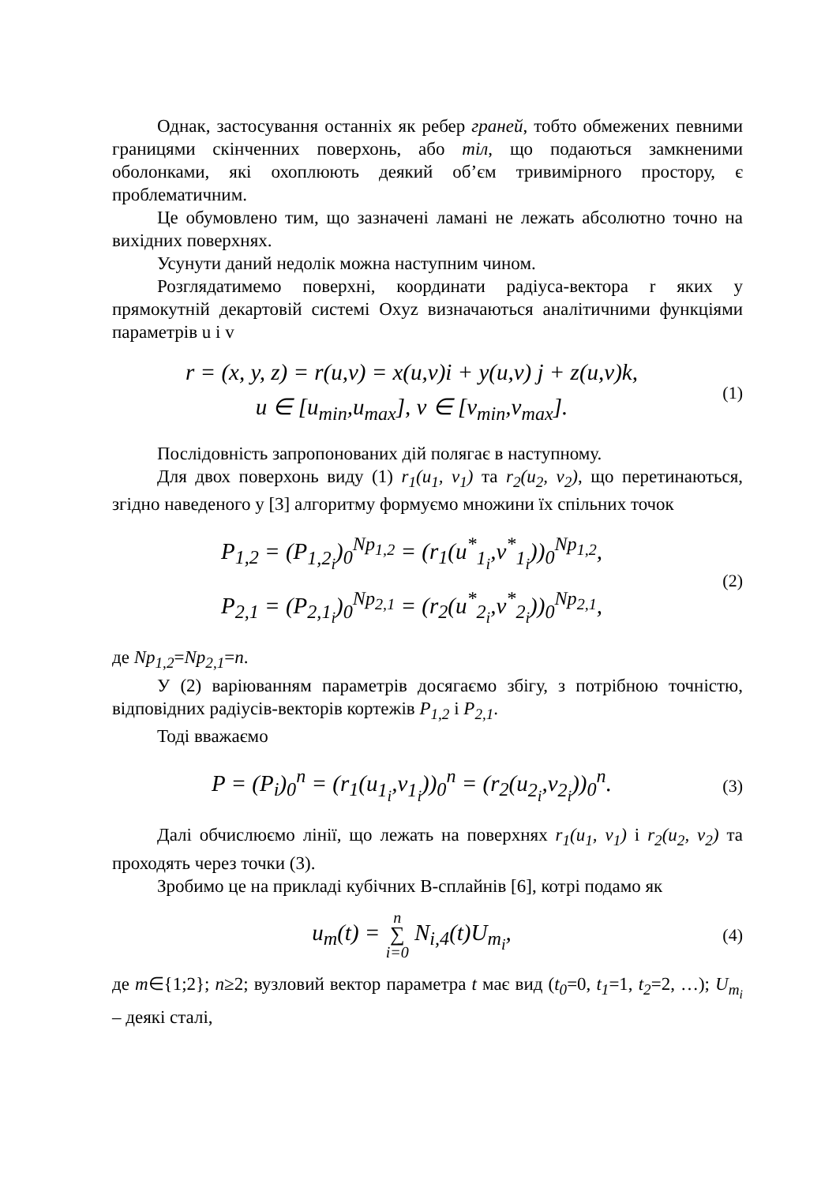Однак, застосування останніх як ребер граней, тобто обмежених певними границями скінченних поверхонь, або тіл, що подаються замкненими оболонками, які охоплюють деякий об’єм тривимірного простору, є проблематичним.
Це обумовлено тим, що зазначені ламані не лежать абсолютно точно на вихідних поверхнях.
Усунути даний недолік можна наступним чином.
Розглядатимемо поверхні, координати радіуса-вектора r яких у прямокутній декартовій системі Oxyz визначаються аналітичними функціями параметрів u і v
r = (x, y, z) = r(u,v) = x(u,v)i + y(u,v) j + z(u,v)k,
u ∈ [u<sub>min</sub>,u<sub>max</sub>], v ∈ [v<sub>min</sub>,v<sub>max</sub>].
(1)
Послідовність запропонованих дій полягає в наступному.
Для двох поверхонь виду (1) r<sub>1</sub>(u<sub>1</sub>, v<sub>1</sub>) та r<sub>2</sub>(u<sub>2</sub>, v<sub>2</sub>), що перетинаються, згідно наведеного у [3] алгоритму формуємо множини їх спільних точок
P<sub>1,2</sub> = (P<sub>1,2<sub>i</sub></sub>)<sub>0</sub><sup>Np<sub>1,2</sub></sup> = (r<sub>1</sub>(u<sup>*</sup><sub>1<sub>i</sub></sub>,v<sup>*</sup><sub>1<sub>i</sub></sub>))<sub>0</sub><sup>Np<sub>1,2</sub></sup>,
P<sub>2,1</sub> = (P<sub>2,1<sub>i</sub></sub>)<sub>0</sub><sup>Np<sub>2,1</sub></sup> = (r<sub>2</sub>(u<sup>*</sup><sub>2<sub>i</sub></sub>,v<sup>*</sup><sub>2<sub>i</sub></sub>))<sub>0</sub><sup>Np<sub>2,1</sub></sup>,
(2)
де Np<sub>1,2</sub>=Np<sub>2,1</sub>=n.
У (2) варіюванням параметрів досягаємо збігу, з потрібною точністю, відповідних радіусів-векторів кортежів P<sub>1,2</sub> і P<sub>2,1</sub>.
Тоді вважаємо
P = (P<sub>i</sub>)<sub>0</sub><sup>n</sup> = (r<sub>1</sub>(u<sub>1<sub>i</sub></sub>,v<sub>1<sub>i</sub></sub>))<sub>0</sub><sup>n</sup> = (r<sub>2</sub>(u<sub>2<sub>i</sub></sub>,v<sub>2<sub>i</sub></sub>))<sub>0</sub><sup>n</sup>.
(3)
Далі обчислюємо лінії, що лежать на поверхнях r<sub>1</sub>(u<sub>1</sub>, v<sub>1</sub>) і r<sub>2</sub>(u<sub>2</sub>, v<sub>2</sub>) та проходять через точки (3).
Зробимо це на прикладі кубічних B-сплайнів [6], котрі подамо як
u<sub>m</sub>(t) = n ∑ i=0 N<sub>i,4</sub>(t)U<sub>m<sub>i</sub></sub>,
(4)
де m∈{1;2}; n≥2; вузловий вектор параметра t має вид (t<sub>0</sub>=0, t<sub>1</sub>=1, t<sub>2</sub>=2, …); U<sub>m<sub>i</sub></sub> – деякі сталі,